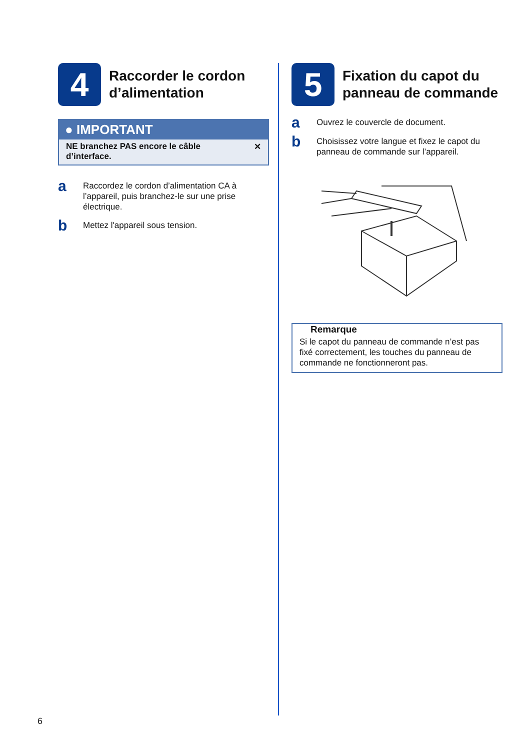4
Raccorder le cordon d’alimentation
● IMPORTANT
NE branchez PAS encore le câble
d’interface. ✕
a
Raccordez le cordon d’alimentation CA à l’appareil, puis branchez-le sur une prise électrique.
b
Mettez l'appareil sous tension.
5
Fixation du capot du panneau de commande
a
Ouvrez le couvercle de document.
b
Choisissez votre langue et fixez le capot du panneau de commande sur l’appareil.
Remarque
Si le capot du panneau de commande n’est pas fixé correctement, les touches du panneau de commande ne fonctionneront pas.
6